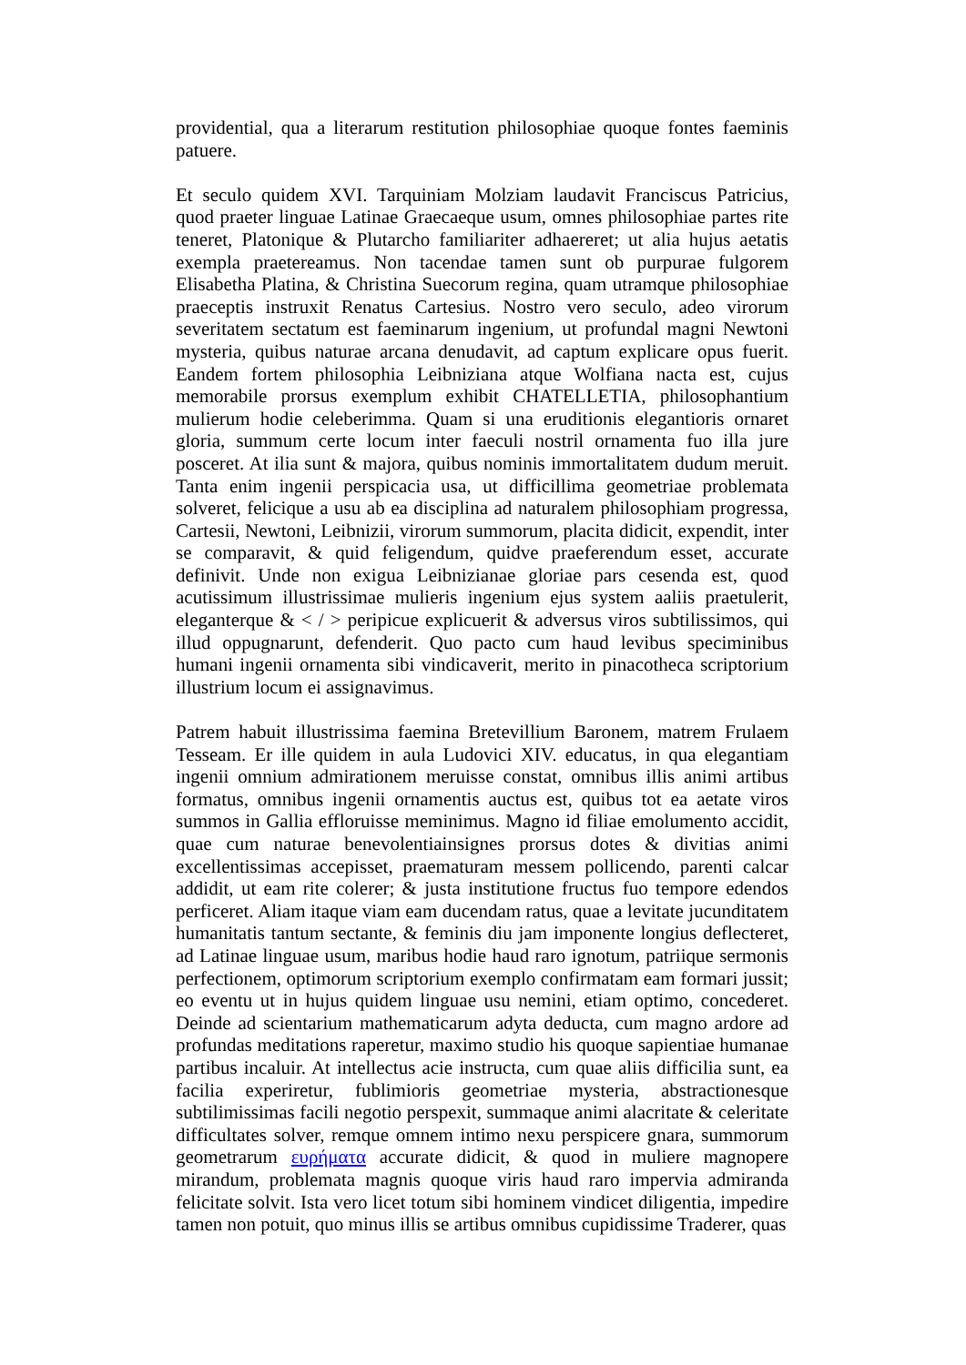providential, qua a literarum restitution philosophiae quoque fontes faeminis patuere.
Et seculo quidem XVI. Tarquiniam Molziam laudavit Franciscus Patricius, quod praeter linguae Latinae Graecaeque usum, omnes philosophiae partes rite teneret, Platonique & Plutarcho familiariter adhaereret; ut alia hujus aetatis exempla praetereamus. Non tacendae tamen sunt ob purpurae fulgorem Elisabetha Platina, & Christina Suecorum regina, quam utramque philosophiae praeceptis instruxit Renatus Cartesius. Nostro vero seculo, adeo virorum severitatem sectatum est faeminarum ingenium, ut profundal magni Newtoni mysteria, quibus naturae arcana denudavit, ad captum explicare opus fuerit. Eandem fortem philosophia Leibniziana atque Wolfiana nacta est, cujus memorabile prorsus exemplum exhibit CHATELLETIA, philosophantium mulierum hodie celeberimma. Quam si una eruditionis elegantioris ornaret gloria, summum certe locum inter faeculi nostril ornamenta fuo illa jure posceret. At ilia sunt & majora, quibus nominis immortalitatem dudum meruit. Tanta enim ingenii perspicacia usa, ut difficillima geometriae problemata solveret, felicique a usu ab ea disciplina ad naturalem philosophiam progressa, Cartesii, Newtoni, Leibnizii, virorum summorum, placita didicit, expendit, inter se comparavit, & quid feligendum, quidve praeferendum esset, accurate definivit. Unde non exigua Leibnizianae gloriae pars cesenda est, quod acutissimum illustrissimae mulieris ingenium ejus system aaliis praetulerit, eleganterque & < / > peripicue explicuerit & adversus viros subtilissimos, qui illud oppugnarunt, defenderit. Quo pacto cum haud levibus speciminibus humani ingenii ornamenta sibi vindicaverit, merito in pinacotheca scriptorium illustrium locum ei assignavimus.
Patrem habuit illustrissima faemina Bretevillium Baronem, matrem Frulaem Tesseam. Er ille quidem in aula Ludovici XIV. educatus, in qua elegantiam ingenii omnium admirationem meruisse constat, omnibus illis animi artibus formatus, omnibus ingenii ornamentis auctus est, quibus tot ea aetate viros summos in Gallia effloruisse meminimus. Magno id filiae emolumento accidit, quae cum naturae benevolentiainsignes prorsus dotes & divitias animi excellentissimas accepisset, praematuram messem pollicendo, parenti calcar addidit, ut eam rite colerer; & justa institutione fructus fuo tempore edendos perficeret. Aliam itaque viam eam ducendam ratus, quae a levitate jucunditatem humanitatis tantum sectante, & feminis diu jam imponente longius deflecteret, ad Latinae linguae usum, maribus hodie haud raro ignotum, patriique sermonis perfectionem, optimorum scriptorium exemplo confirmatam eam formari jussit; eo eventu ut in hujus quidem linguae usu nemini, etiam optimo, concederet. Deinde ad scientarium mathematicarum adyta deducta, cum magno ardore ad profundas meditations raperetur, maximo studio his quoque sapientiae humanae partibus incaluir. At intellectus acie instructa, cum quae aliis difficilia sunt, ea facilia experiretur, fublimioris geometriae mysteria, abstractionesque subtilimissimas facili negotio perspexit, summaque animi alacritate & celeritate difficultates solver, remque omnem intimo nexu perspicere gnara, summorum geometrarum ευρήματα accurate didicit, & quod in muliere magnopere mirandum, problemata magnis quoque viris haud raro impervia admiranda felicitate solvit. Ista vero licet totum sibi hominem vindicet diligentia, impedire tamen non potuit, quo minus illis se artibus omnibus cupidissime Traderer, quas